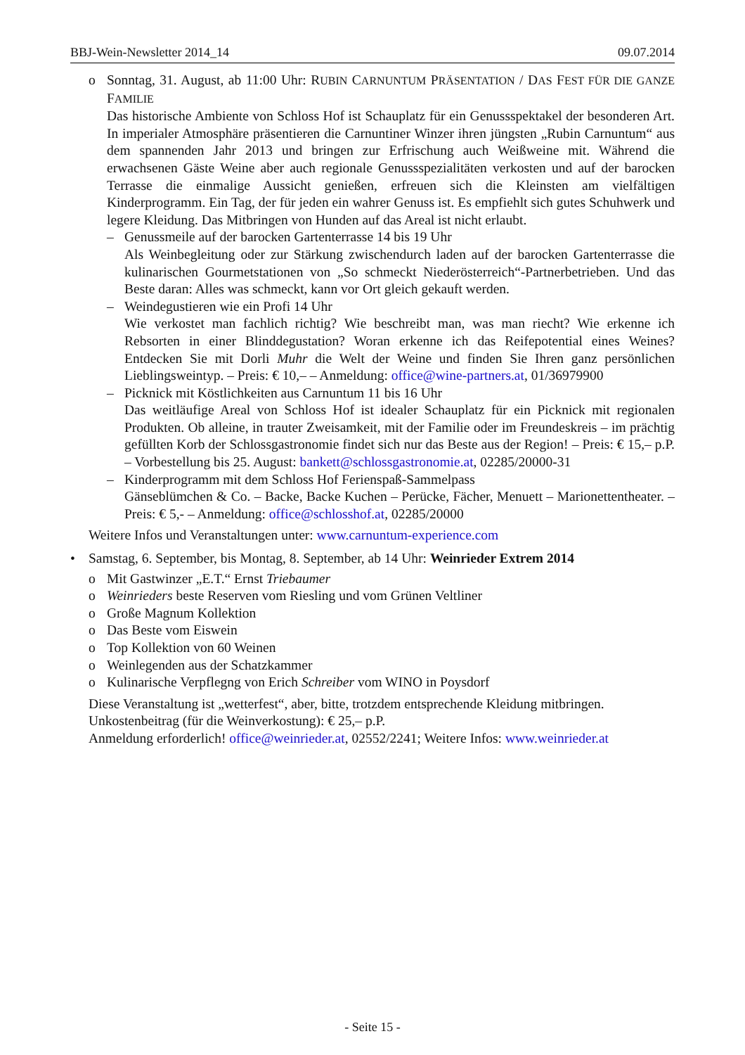BBJ-Wein-Newsletter 2014_14 09.07.2014
o Sonntag, 31. August, ab 11:00 Uhr: RUBIN CARNUNTUM PRÄSENTATION / DAS FEST FÜR DIE GANZE FAMILIE
Das historische Ambiente von Schloss Hof ist Schauplatz für ein Genussspektakel der besonderen Art. In imperialer Atmosphäre präsentieren die Carnuntiner Winzer ihren jüngsten „Rubin Carnuntum“ aus dem spannenden Jahr 2013 und bringen zur Erfrischung auch Weißweine mit. Während die erwachsenen Gäste Weine aber auch regionale Genussspezialitäten verkosten und auf der barocken Terrasse die einmalige Aussicht genießen, erfreuen sich die Kleinsten am vielfältigen Kinderprogramm. Ein Tag, der für jeden ein wahrer Genuss ist. Es empfiehlt sich gutes Schuhwerk und legere Kleidung. Das Mitbringen von Hunden auf das Areal ist nicht erlaubt.
– Genussmeile auf der barocken Gartenterrasse 14 bis 19 Uhr
Als Weinbegleitung oder zur Stärkung zwischendurch laden auf der barocken Gartenterrasse die kulinarischen Gourmetstationen von „So schmeckt Niederösterreich“-Partnerbetrieben. Und das Beste daran: Alles was schmeckt, kann vor Ort gleich gekauft werden.
– Weindegustieren wie ein Profi 14 Uhr
Wie verkostet man fachlich richtig? Wie beschreibt man, was man riecht? Wie erkenne ich Rebsorten in einer Blinddegustation? Woran erkenne ich das Reifepotential eines Weines? Entdecken Sie mit Dorli Muhr die Welt der Weine und finden Sie Ihren ganz persönlichen Lieblingsweintyp. – Preis: € 10,– – Anmeldung: office@wine-partners.at, 01/36979900
– Picknick mit Köstlichkeiten aus Carnuntum 11 bis 16 Uhr
Das weitläufige Areal von Schloss Hof ist idealer Schauplatz für ein Picknick mit regionalen Produkten. Ob alleine, in trauter Zweisamkeit, mit der Familie oder im Freundeskreis – im prächtig gefüllten Korb der Schlossgastronomie findet sich nur das Beste aus der Region! – Preis: € 15,– p.P. – Vorbestellung bis 25. August: bankett@schlossgastronomie.at, 02285/20000-31
– Kinderprogramm mit dem Schloss Hof Ferienspaß-Sammelpass
Gänseblümchen & Co. – Backe, Backe Kuchen – Perücke, Fächer, Menuett – Marionettentheater. – Preis: € 5,- – Anmeldung: office@schlosshof.at, 02285/20000
Weitere Infos und Veranstaltungen unter: www.carnuntum-experience.com
• Samstag, 6. September, bis Montag, 8. September, ab 14 Uhr: Weinrieder Extrem 2014
o Mit Gastwinzer „E.T.“ Ernst Triebaumer
o Weinrieders beste Reserven vom Riesling und vom Grünen Veltliner
o Große Magnum Kollektion
o Das Beste vom Eiswein
o Top Kollektion von 60 Weinen
o Weinlegenden aus der Schatzkammer
o Kulinarische Verpflegng von Erich Schreiber vom WINO in Poysdorf
Diese Veranstaltung ist „wetterfest“, aber, bitte, trotzdem entsprechende Kleidung mitbringen.
Unkostenbeitrag (für die Weinverkostung): € 25,– p.P.
Anmeldung erforderlich! office@weinrieder.at, 02552/2241; Weitere Infos: www.weinrieder.at
- Seite 15 -